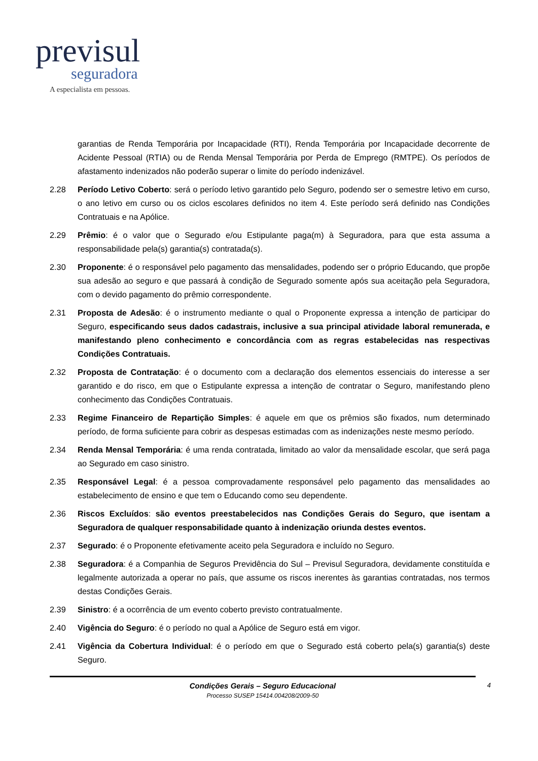previsul
seguradora
A especialista em pessoas.
garantias de Renda Temporária por Incapacidade (RTI), Renda Temporária por Incapacidade decorrente de Acidente Pessoal (RTIA) ou de Renda Mensal Temporária por Perda de Emprego (RMTPE). Os períodos de afastamento indenizados não poderão superar o limite do período indenizável.
2.28 Período Letivo Coberto: será o período letivo garantido pelo Seguro, podendo ser o semestre letivo em curso, o ano letivo em curso ou os ciclos escolares definidos no item 4. Este período será definido nas Condições Contratuais e na Apólice.
2.29 Prêmio: é o valor que o Segurado e/ou Estipulante paga(m) à Seguradora, para que esta assuma a responsabilidade pela(s) garantia(s) contratada(s).
2.30 Proponente: é o responsável pelo pagamento das mensalidades, podendo ser o próprio Educando, que propõe sua adesão ao seguro e que passará à condição de Segurado somente após sua aceitação pela Seguradora, com o devido pagamento do prêmio correspondente.
2.31 Proposta de Adesão: é o instrumento mediante o qual o Proponente expressa a intenção de participar do Seguro, especificando seus dados cadastrais, inclusive a sua principal atividade laboral remunerada, e manifestando pleno conhecimento e concordância com as regras estabelecidas nas respectivas Condições Contratuais.
2.32 Proposta de Contratação: é o documento com a declaração dos elementos essenciais do interesse a ser garantido e do risco, em que o Estipulante expressa a intenção de contratar o Seguro, manifestando pleno conhecimento das Condições Contratuais.
2.33 Regime Financeiro de Repartição Simples: é aquele em que os prêmios são fixados, num determinado período, de forma suficiente para cobrir as despesas estimadas com as indenizações neste mesmo período.
2.34 Renda Mensal Temporária: é uma renda contratada, limitado ao valor da mensalidade escolar, que será paga ao Segurado em caso sinistro.
2.35 Responsável Legal: é a pessoa comprovadamente responsável pelo pagamento das mensalidades ao estabelecimento de ensino e que tem o Educando como seu dependente.
2.36 Riscos Excluídos: são eventos preestabelecidos nas Condições Gerais do Seguro, que isentam a Seguradora de qualquer responsabilidade quanto à indenização oriunda destes eventos.
2.37 Segurado: é o Proponente efetivamente aceito pela Seguradora e incluído no Seguro.
2.38 Seguradora: é a Companhia de Seguros Previdência do Sul – Previsul Seguradora, devidamente constituída e legalmente autorizada a operar no país, que assume os riscos inerentes às garantias contratadas, nos termos destas Condições Gerais.
2.39 Sinistro: é a ocorrência de um evento coberto previsto contratualmente.
2.40 Vigência do Seguro: é o período no qual a Apólice de Seguro está em vigor.
2.41 Vigência da Cobertura Individual: é o período em que o Segurado está coberto pela(s) garantia(s) deste Seguro.
Condições Gerais – Seguro Educacional
Processo SUSEP 15414.004208/2009-50
4